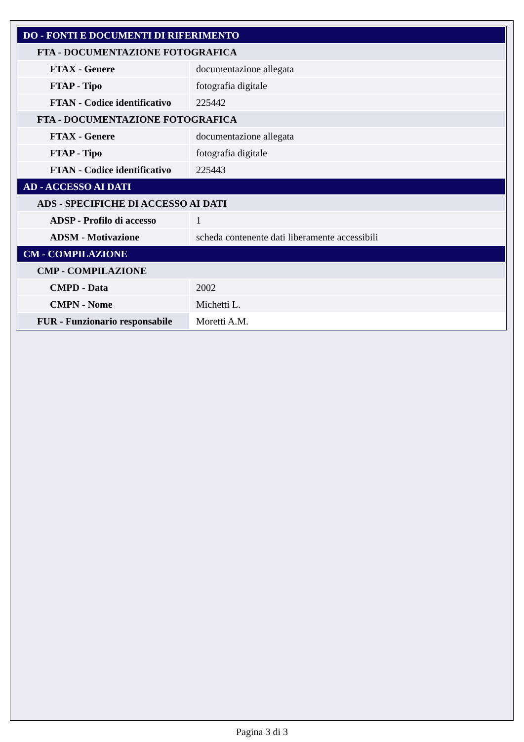| DO - FONTI E DOCUMENTI DI RIFERIMENTO | |
| FTA - DOCUMENTAZIONE FOTOGRAFICA | |
| FTAX - Genere | documentazione allegata |
| FTAP - Tipo | fotografia digitale |
| FTAN - Codice identificativo | 225442 |
| FTA - DOCUMENTAZIONE FOTOGRAFICA | |
| FTAX - Genere | documentazione allegata |
| FTAP - Tipo | fotografia digitale |
| FTAN - Codice identificativo | 225443 |
| AD - ACCESSO AI DATI | |
| ADS - SPECIFICHE DI ACCESSO AI DATI | |
| ADSP - Profilo di accesso | 1 |
| ADSM - Motivazione | scheda contenente dati liberamente accessibili |
| CM - COMPILAZIONE | |
| CMP - COMPILAZIONE | |
| CMPD - Data | 2002 |
| CMPN - Nome | Michetti L. |
| FUR - Funzionario responsabile | Moretti A.M. |
Pagina 3 di 3